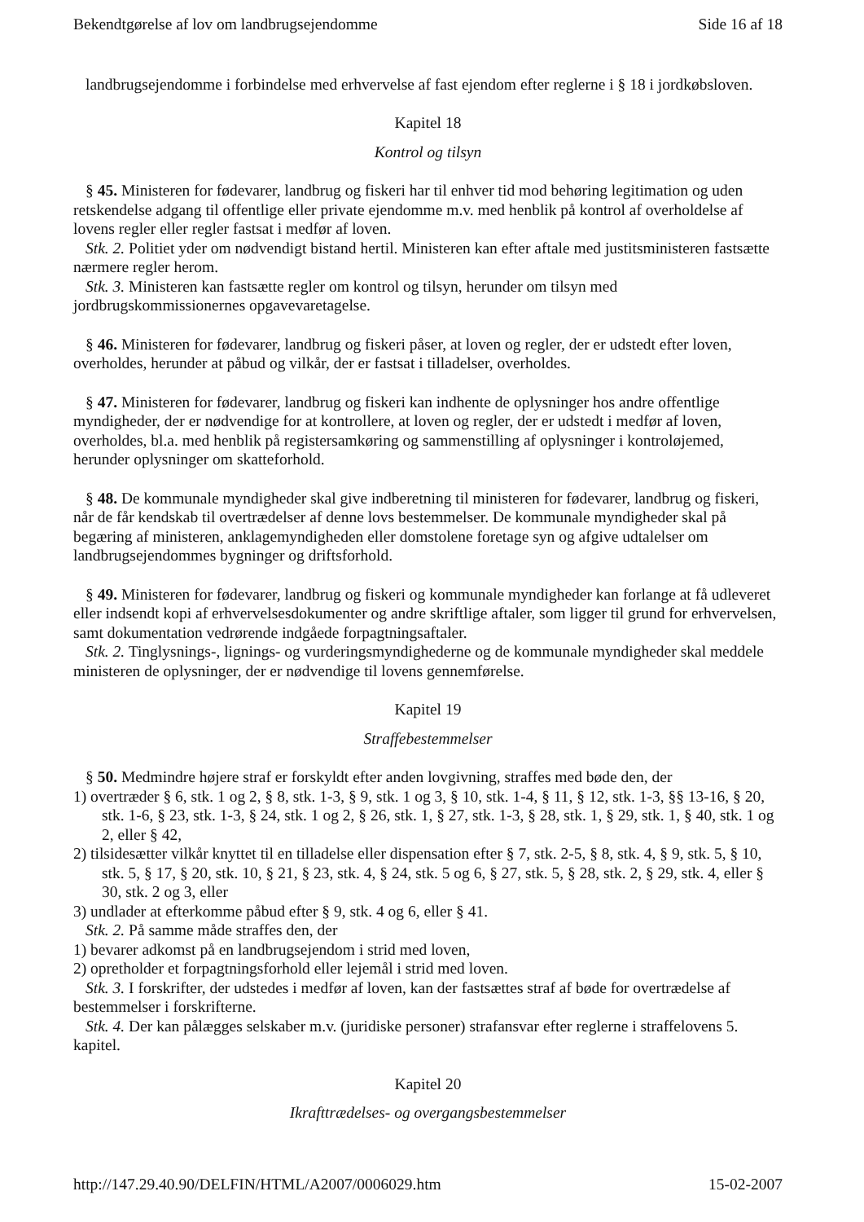Bekendtgørelse af lov om landbrugsejendomme Side 16 af 18
landbrugsejendomme i forbindelse med erhvervelse af fast ejendom efter reglerne i § 18 i jordkøbsloven.
Kapitel 18
Kontrol og tilsyn
§ 45. Ministeren for fødevarer, landbrug og fiskeri har til enhver tid mod behøring legitimation og uden retskendelse adgang til offentlige eller private ejendomme m.v. med henblik på kontrol af overholdelse af lovens regler eller regler fastsat i medfør af loven.
Stk. 2. Politiet yder om nødvendigt bistand hertil. Ministeren kan efter aftale med justitsministeren fastsætte nærmere regler herom.
Stk. 3. Ministeren kan fastsætte regler om kontrol og tilsyn, herunder om tilsyn med jordbrugskommissionernes opgavevaretagelse.
§ 46. Ministeren for fødevarer, landbrug og fiskeri påser, at loven og regler, der er udstedt efter loven, overholdes, herunder at påbud og vilkår, der er fastsat i tilladelser, overholdes.
§ 47. Ministeren for fødevarer, landbrug og fiskeri kan indhente de oplysninger hos andre offentlige myndigheder, der er nødvendige for at kontrollere, at loven og regler, der er udstedt i medfør af loven, overholdes, bl.a. med henblik på registersamkøring og sammenstilling af oplysninger i kontroløjemed, herunder oplysninger om skatteforhold.
§ 48. De kommunale myndigheder skal give indberetning til ministeren for fødevarer, landbrug og fiskeri, når de får kendskab til overtrædelser af denne lovs bestemmelser. De kommunale myndigheder skal på begæring af ministeren, anklagemyndigheden eller domstolene foretage syn og afgive udtalelser om landbrugsejendommes bygninger og driftsforhold.
§ 49. Ministeren for fødevarer, landbrug og fiskeri og kommunale myndigheder kan forlange at få udleveret eller indsendt kopi af erhvervelsesdokumenter og andre skriftlige aftaler, som ligger til grund for erhvervelsen, samt dokumentation vedrørende indgåede forpagtningsaftaler.
Stk. 2. Tinglysnings-, lignings- og vurderingsmyndighederne og de kommunale myndigheder skal meddele ministeren de oplysninger, der er nødvendige til lovens gennemførelse.
Kapitel 19
Straffebestemmelser
§ 50. Medmindre højere straf er forskyldt efter anden lovgivning, straffes med bøde den, der
1) overtræder § 6, stk. 1 og 2, § 8, stk. 1-3, § 9, stk. 1 og 3, § 10, stk. 1-4, § 11, § 12, stk. 1-3, §§ 13-16, § 20, stk. 1-6, § 23, stk. 1-3, § 24, stk. 1 og 2, § 26, stk. 1, § 27, stk. 1-3, § 28, stk. 1, § 29, stk. 1, § 40, stk. 1 og 2, eller § 42,
2) tilsidesætter vilkår knyttet til en tilladelse eller dispensation efter § 7, stk. 2-5, § 8, stk. 4, § 9, stk. 5, § 10, stk. 5, § 17, § 20, stk. 10, § 21, § 23, stk. 4, § 24, stk. 5 og 6, § 27, stk. 5, § 28, stk. 2, § 29, stk. 4, eller § 30, stk. 2 og 3, eller
3) undlader at efterkomme påbud efter § 9, stk. 4 og 6, eller § 41.
Stk. 2. På samme måde straffes den, der
1) bevarer adkomst på en landbrugsejendom i strid med loven,
2) opretholder et forpagtningsforhold eller lejemål i strid med loven.
Stk. 3. I forskrifter, der udstedes i medfør af loven, kan der fastsættes straf af bøde for overtrædelse af bestemmelser i forskrifterne.
Stk. 4. Der kan pålægges selskaber m.v. (juridiske personer) strafansvar efter reglerne i straffelovens 5. kapitel.
Kapitel 20
Ikrafttrædelses- og overgangsbestemmelser
http://147.29.40.90/DELFIN/HTML/A2007/0006029.htm 15-02-2007